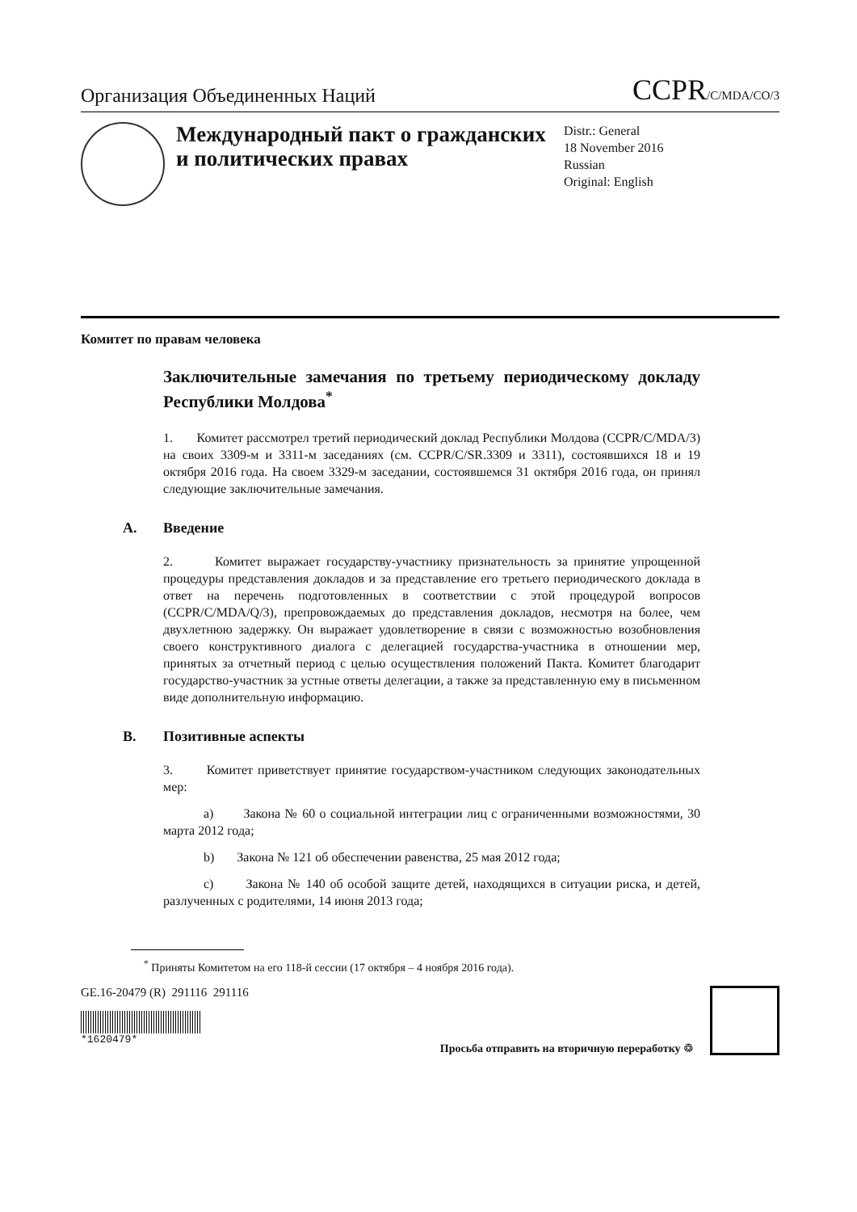Организация Объединенных Наций
CCPR/C/MDA/CO/3
Международный пакт о гражданских и политических правах
Distr.: General
18 November 2016
Russian
Original: English
Комитет по правам человека
Заключительные замечания по третьему периодическому докладу Республики Молдова<sup>*</sup>
1. Комитет рассмотрел третий периодический доклад Республики Молдова (CCPR/C/MDA/3) на своих 3309-м и 3311-м заседаниях (см. CCPR/C/SR.3309 и 3311), состоявшихся 18 и 19 октября 2016 года. На своем 3329-м заседании, состоявшемся 31 октября 2016 года, он принял следующие заключительные замечания.
A. Введение
2. Комитет выражает государству-участнику признательность за принятие упрощенной процедуры представления докладов и за представление его третьего периодического доклада в ответ на перечень подготовленных в соответствии с этой процедурой вопросов (CCPR/C/MDA/Q/3), препровождаемых до представления докладов, несмотря на более, чем двухлетнюю задержку. Он выражает удовлетворение в связи с возможностью возобновления своего конструктивного диалога с делегацией государства-участника в отношении мер, принятых за отчетный период с целью осуществления положений Пакта. Комитет благодарит государство-участник за устные ответы делегации, а также за представленную ему в письменном виде дополнительную информацию.
B. Позитивные аспекты
3. Комитет приветствует принятие государством-участником следующих законодательных мер:
a) Закона № 60 о социальной интеграции лиц с ограниченными возможностями, 30 марта 2012 года;
b) Закона № 121 об обеспечении равенства, 25 мая 2012 года;
c) Закона № 140 об особой защите детей, находящихся в ситуации риска, и детей, разлученных с родителями, 14 июня 2013 года;
<sup>*</sup> Приняты Комитетом на его 118-й сессии (17 октября – 4 ноября 2016 года).
GE.16-20479 (R) 291116 291116
*1620479*
Просьба отправить на вторичную переработку ♲